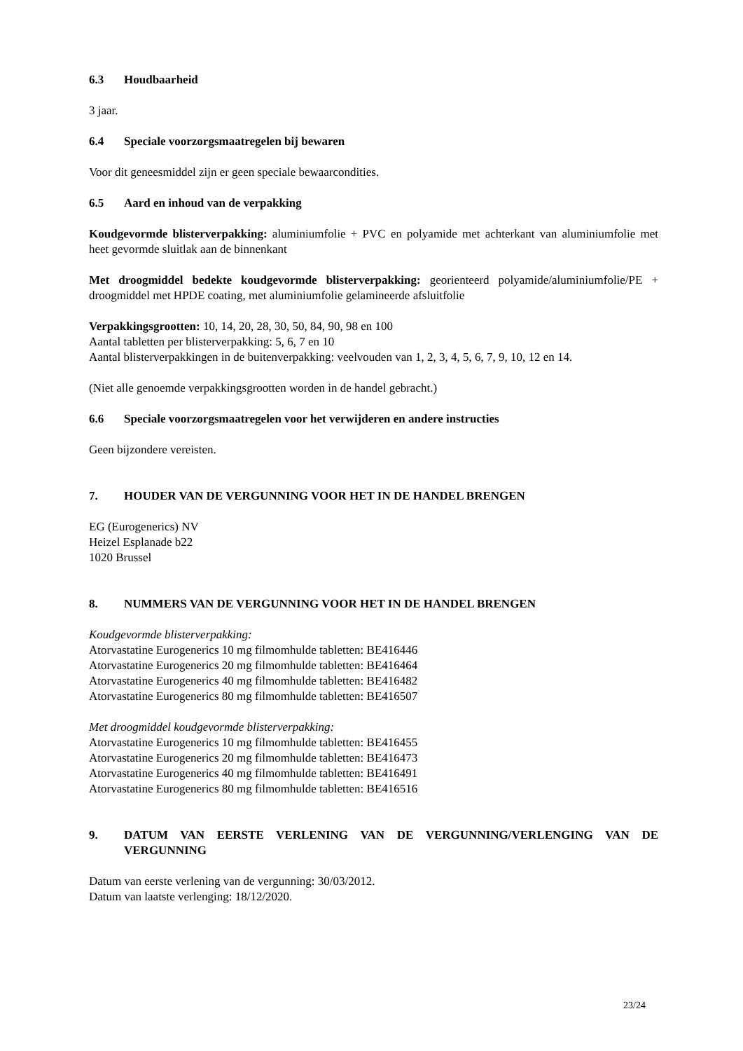6.3 Houdbaarheid
3 jaar.
6.4 Speciale voorzorgsmaatregelen bij bewaren
Voor dit geneesmiddel zijn er geen speciale bewaarcondities.
6.5 Aard en inhoud van de verpakking
Koudgevormde blisterverpakking: aluminiumfolie + PVC en polyamide met achterkant van aluminiumfolie met heet gevormde sluitlak aan de binnenkant
Met droogmiddel bedekte koudgevormde blisterverpakking: georienteerd polyamide/aluminiumfolie/PE + droogmiddel met HPDE coating, met aluminiumfolie gelamineerde afsluitfolie
Verpakkingsgrootten: 10, 14, 20, 28, 30, 50, 84, 90, 98 en 100
Aantal tabletten per blisterverpakking: 5, 6, 7 en 10
Aantal blisterverpakkingen in de buitenverpakking: veelvouden van 1, 2, 3, 4, 5, 6, 7, 9, 10, 12 en 14.
(Niet alle genoemde verpakkingsgrootten worden in de handel gebracht.)
6.6 Speciale voorzorgsmaatregelen voor het verwijderen en andere instructies
Geen bijzondere vereisten.
7. HOUDER VAN DE VERGUNNING VOOR HET IN DE HANDEL BRENGEN
EG (Eurogenerics) NV
Heizel Esplanade b22
1020 Brussel
8. NUMMERS VAN DE VERGUNNING VOOR HET IN DE HANDEL BRENGEN
Koudgevormde blisterverpakking:
Atorvastatine Eurogenerics 10 mg filmomhulde tabletten: BE416446
Atorvastatine Eurogenerics 20 mg filmomhulde tabletten: BE416464
Atorvastatine Eurogenerics 40 mg filmomhulde tabletten: BE416482
Atorvastatine Eurogenerics 80 mg filmomhulde tabletten: BE416507
Met droogmiddel koudgevormde blisterverpakking:
Atorvastatine Eurogenerics 10 mg filmomhulde tabletten: BE416455
Atorvastatine Eurogenerics 20 mg filmomhulde tabletten: BE416473
Atorvastatine Eurogenerics 40 mg filmomhulde tabletten: BE416491
Atorvastatine Eurogenerics 80 mg filmomhulde tabletten: BE416516
9. DATUM VAN EERSTE VERLENING VAN DE VERGUNNING/VERLENGING VAN DE VERGUNNING
Datum van eerste verlening van de vergunning: 30/03/2012.
Datum van laatste verlenging: 18/12/2020.
23/24